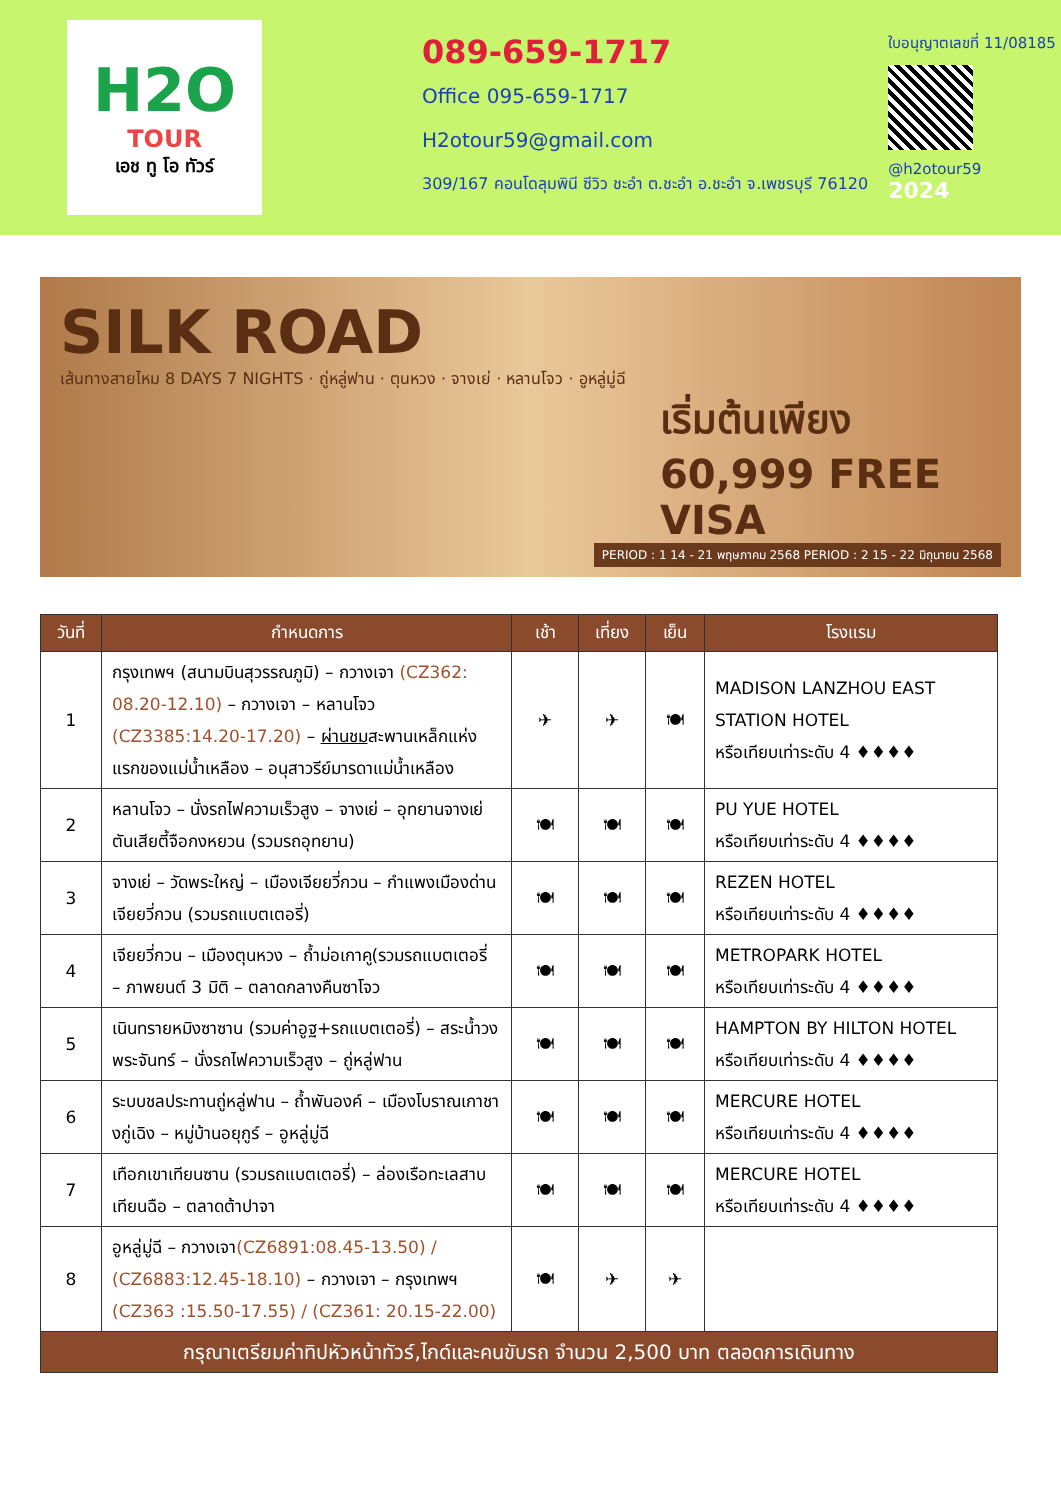H2O
TOUR
เอช ทู โอ ทัวร์
089-659-1717
Office 095-659-1717
H2otour59@gmail.com
309/167 คอนโดลุมพินี ซีวิว ชะอำ ต.ชะอำ อ.ชะอำ จ.เพชรบุรี 76120
ใบอนุญาตเลขที่ 11/08185
@h2otour59
2024
SILK ROAD
เส้นทางสายไหม 8 DAYS 7 NIGHTS · ถู่หลู่ฟาน · ตุนหวง · จางเย่ · หลานโจว · อูหลู่มู่ฉี
เริ่มต้นเพียง 60,999 FREE VISA
PERIOD : 1 14 - 21 พฤษภาคม 2568 PERIOD : 2 15 - 22 มิถุนายน 2568
| วันที่ | กำหนดการ | เช้า | เที่ยง | เย็น | โรงแรม |
| --- | --- | --- | --- | --- | --- |
| 1 | กรุงเทพฯ (สนามบินสุวรรณภูมิ) – กวางเจา (CZ362: 08.20-12.10) – กวางเจา – หลานโจว (CZ3385:14.20-17.20) – ผ่านชม สะพานเหล็กแห่งแรกของแม่น้ำเหลือง – อนุสาวรีย์มารดาแม่น้ำเหลือง | ✈ | ✈ | 🍽 | MADISON LANZHOU EAST STATION HOTEL หรือเทียบเท่าระดับ 4 ♦♦♦♦ |
| 2 | หลานโจว – นั่งรถไฟความเร็วสูง – จางเย่ – อุทยานจางเย่ตันเสียตี้จือกงหยวน (รวมรถอุทยาน) | 🍽 | 🍽 | 🍽 | PU YUE HOTEL หรือเทียบเท่าระดับ 4 ♦♦♦♦ |
| 3 | จางเย่ – วัดพระใหญ่ – เมืองเจียยวี่กวน – กำแพงเมืองด่านเจียยวี่กวน (รวมรถแบตเตอรี่) | 🍽 | 🍽 | 🍽 | REZEN HOTEL หรือเทียบเท่าระดับ 4 ♦♦♦♦ |
| 4 | เจียยวี่กวน – เมืองตุนหวง – ถ้ำม่อเกาคู(รวมรถแบตเตอรี่ – ภาพยนต์ 3 มิติ – ตลาดกลางคืนซาโจว | 🍽 | 🍽 | 🍽 | METROPARK HOTEL หรือเทียบเท่าระดับ 4 ♦♦♦♦ |
| 5 | เนินทรายหมิงซาซาน (รวมค่าอูฐ+รถแบตเตอรี่) – สระน้ำวงพระจันทร์ – นั่งรถไฟความเร็วสูง – ถู่หลู่ฟาน | 🍽 | 🍽 | 🍽 | HAMPTON BY HILTON HOTEL หรือเทียบเท่าระดับ 4 ♦♦♦♦ |
| 6 | ระบบชลประทานถู่หลู่ฟาน – ถ้ำพันองค์ – เมืองโบราณเกาชางกู่เฉิง – หมู่บ้านอยุกูร์ – อูหลู่มู่ฉี | 🍽 | 🍽 | 🍽 | MERCURE HOTEL หรือเทียบเท่าระดับ 4 ♦♦♦♦ |
| 7 | เทือกเขาเทียนซาน (รวมรถแบตเตอรี่) – ล่องเรือทะเลสาบเทียนฉือ – ตลาดต้าปาจา | 🍽 | 🍽 | 🍽 | MERCURE HOTEL หรือเทียบเท่าระดับ 4 ♦♦♦♦ |
| 8 | อูหลู่มู่ฉี – กวางเจา (CZ6891:08.45-13.50) / (CZ6883:12.45-18.10) – กวางเจา – กรุงเทพฯ (CZ363 :15.50-17.55) / (CZ361: 20.15-22.00) | 🍽 | ✈ | ✈ | |
| กรุณาเตรียมค่าทิปหัวหน้าทัวร์,ไกด์และคนขับรถ จำนวน 2,500 บาท ตลอดการเดินทาง | | | | | |